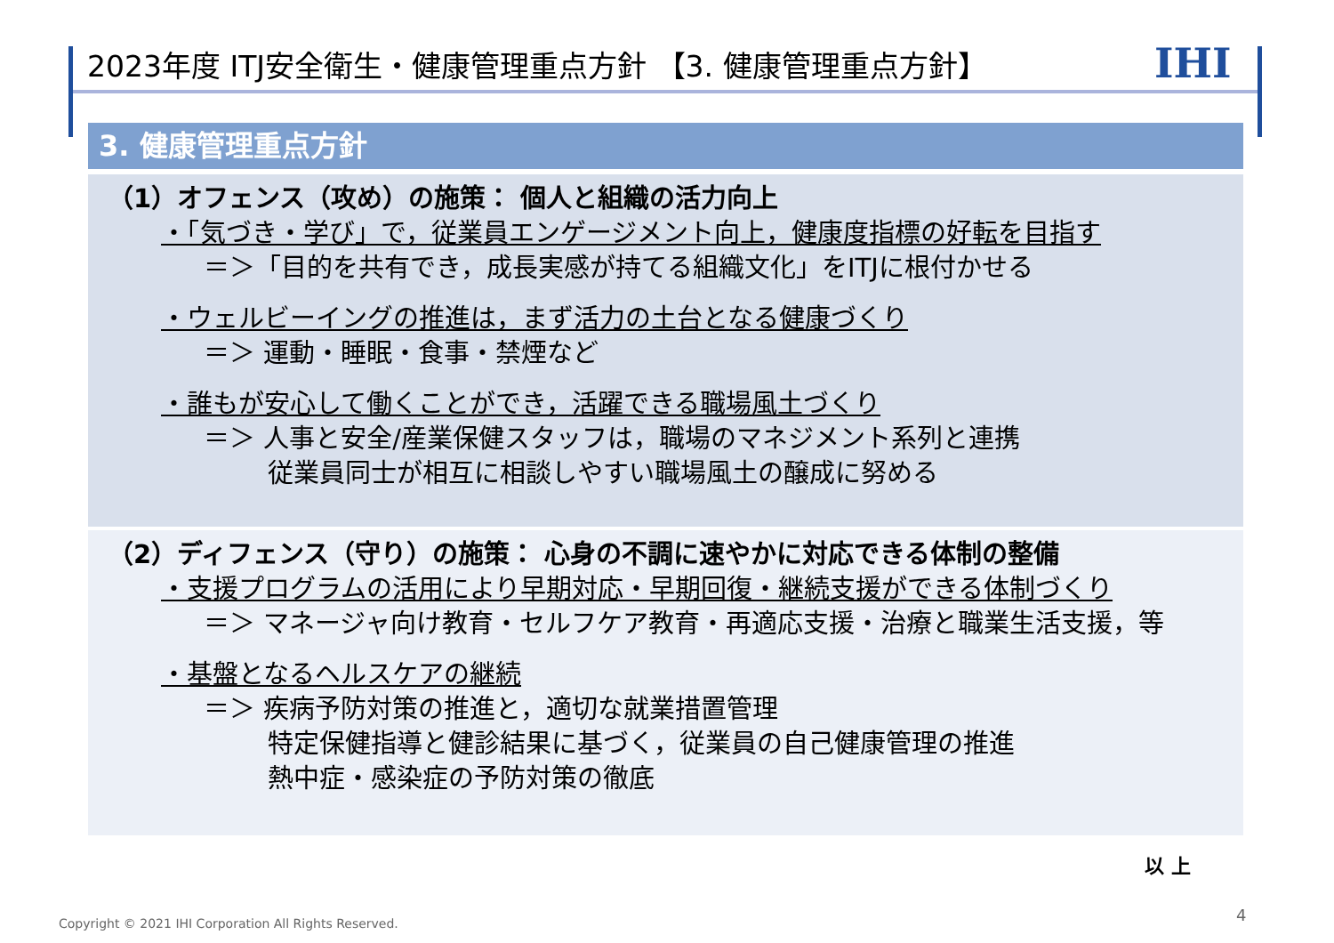2023年度 ITJ安全衛生・健康管理重点方針 【3. 健康管理重点方針】
IHI
3. 健康管理重点方針
（1）オフェンス（攻め）の施策： 個人と組織の活力向上
・「気づき・学び」で，従業員エンゲージメント向上，健康度指標の好転を目指す
＝＞「目的を共有でき，成長実感が持てる組織文化」をITJに根付かせる
・ウェルビーイングの推進は，まず活力の土台となる健康づくり
＝＞ 運動・睡眠・食事・禁煙など
・誰もが安心して働くことができ，活躍できる職場風土づくり
＝＞ 人事と安全/産業保健スタッフは，職場のマネジメント系列と連携
従業員同士が相互に相談しやすい職場風土の醸成に努める
（2）ディフェンス（守り）の施策： 心身の不調に速やかに対応できる体制の整備
・支援プログラムの活用により早期対応・早期回復・継続支援ができる体制づくり
＝＞ マネージャ向け教育・セルフケア教育・再適応支援・治療と職業生活支援，等
・基盤となるヘルスケアの継続
＝＞ 疾病予防対策の推進と，適切な就業措置管理
特定保健指導と健診結果に基づく，従業員の自己健康管理の推進
熱中症・感染症の予防対策の徹底
以 上
Copyright © 2021 IHI Corporation All Rights Reserved.
4